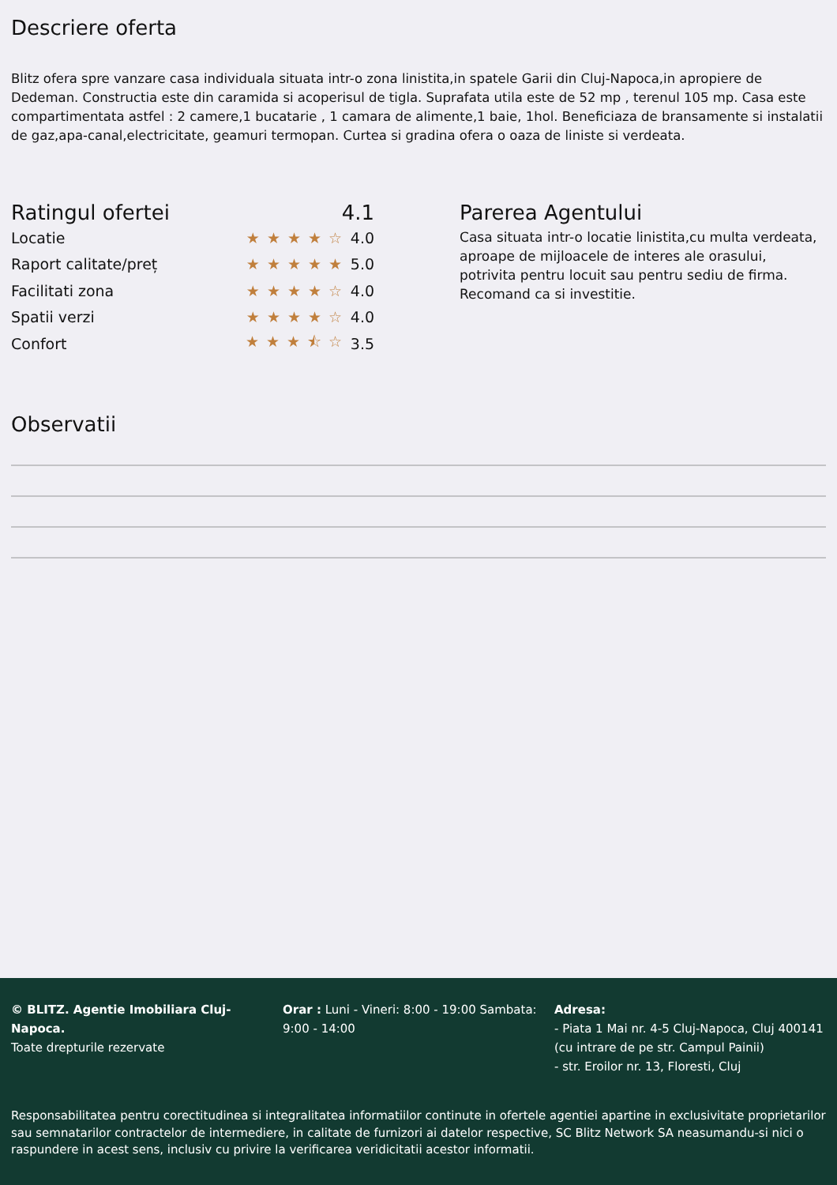Descriere oferta
Blitz ofera spre vanzare casa individuala situata intr-o zona linistita,in spatele Garii din Cluj-Napoca,in apropiere de Dedeman. Constructia este din caramida si acoperisul de tigla. Suprafata utila este de 52 mp , terenul 105 mp. Casa este compartimentata astfel : 2 camere,1 bucatarie , 1 camara de alimente,1 baie, 1hol. Beneficiaza de bransamente si instalatii de gaz,apa-canal,electricitate, geamuri termopan. Curtea si gradina ofera o oaza de liniste si verdeata.
Ratingul ofertei 4.1
Locatie ★★★★☆ 4.0
Raport calitate/preț ★★★★★ 5.0
Facilitati zona ★★★★☆ 4.0
Spatii verzi ★★★★☆ 4.0
Confort ★★★⯪☆ 3.5
Parerea Agentului
Casa situata intr-o locatie linistita,cu multa verdeata, aproape de mijloacele de interes ale orasului, potrivita pentru locuit sau pentru sediu de firma. Recomand ca si investitie.
Observatii
© BLITZ. Agentie Imobiliara Cluj-Napoca.
Toate drepturile rezervate
Orar : Luni - Vineri: 8:00 - 19:00 Sambata: 9:00 - 14:00
Adresa:
- Piata 1 Mai nr. 4-5 Cluj-Napoca, Cluj 400141 (cu intrare de pe str. Campul Painii)
- str. Eroilor nr. 13, Floresti, Cluj
Responsabilitatea pentru corectitudinea si integralitatea informatiilor continute in ofertele agentiei apartine in exclusivitate proprietarilor sau semnatarilor contractelor de intermediere, in calitate de furnizori ai datelor respective, SC Blitz Network SA neasumandu-si nici o raspundere in acest sens, inclusiv cu privire la verificarea veridicitatii acestor informatii.